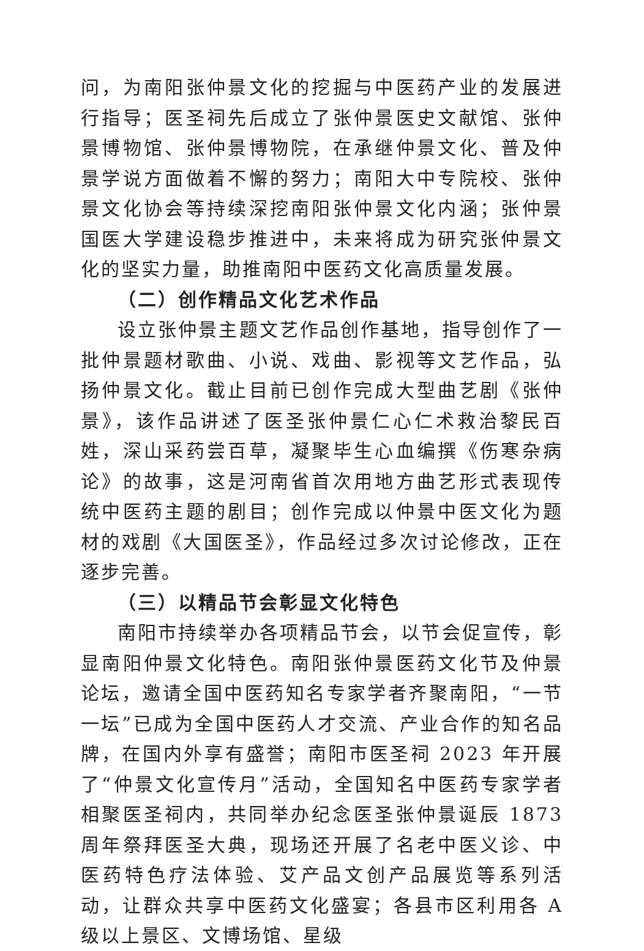问，为南阳张仲景文化的挖掘与中医药产业的发展进行指导；医圣祠先后成立了张仲景医史文献馆、张仲景博物馆、张仲景博物院，在承继仲景文化、普及仲景学说方面做着不懈的努力；南阳大中专院校、张仲景文化协会等持续深挖南阳张仲景文化内涵；张仲景国医大学建设稳步推进中，未来将成为研究张仲景文化的坚实力量，助推南阳中医药文化高质量发展。
（二）创作精品文化艺术作品
设立张仲景主题文艺作品创作基地，指导创作了一批仲景题材歌曲、小说、戏曲、影视等文艺作品，弘扬仲景文化。截止目前已创作完成大型曲艺剧《张仲景》，该作品讲述了医圣张仲景仁心仁术救治黎民百姓，深山采药尝百草，凝聚毕生心血编撰《伤寒杂病论》的故事，这是河南省首次用地方曲艺形式表现传统中医药主题的剧目；创作完成以仲景中医文化为题材的戏剧《大国医圣》，作品经过多次讨论修改，正在逐步完善。
（三）以精品节会彰显文化特色
南阳市持续举办各项精品节会，以节会促宣传，彰显南阳仲景文化特色。南阳张仲景医药文化节及仲景论坛，邀请全国中医药知名专家学者齐聚南阳，“一节一坛”已成为全国中医药人才交流、产业合作的知名品牌，在国内外享有盛誉；南阳市医圣祠 2023 年开展了“仲景文化宣传月”活动，全国知名中医药专家学者相聚医圣祠内，共同举办纪念医圣张仲景诞辰 1873 周年祭拜医圣大典，现场还开展了名老中医义诊、中医药特色疗法体验、艾产品文创产品展览等系列活动，让群众共享中医药文化盛宴；各县市区利用各 A 级以上景区、文博场馆、星级